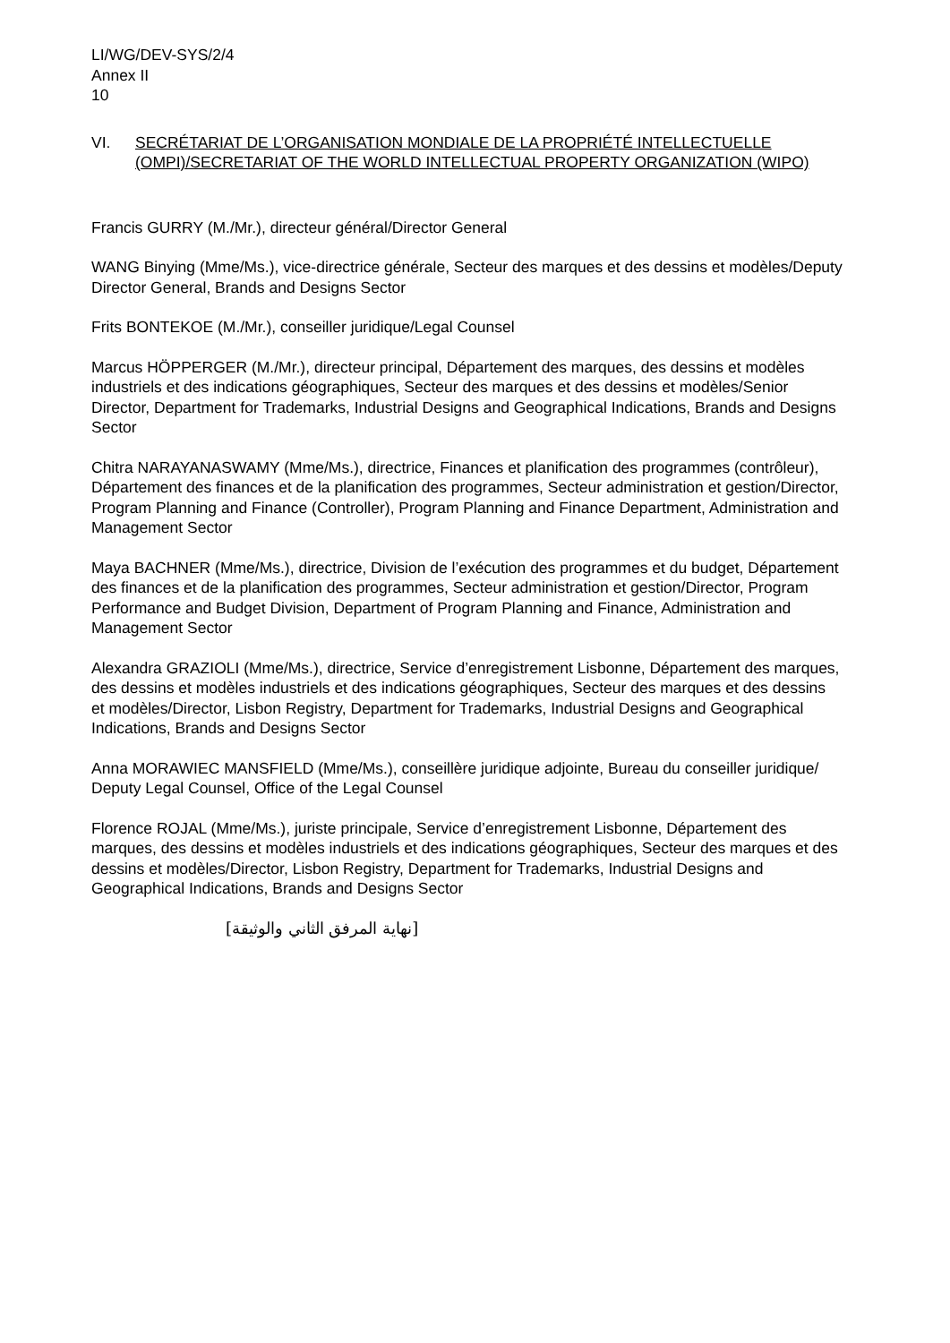LI/WG/DEV-SYS/2/4
Annex II
10
VI. SECRÉTARIAT DE L’ORGANISATION MONDIALE DE LA PROPRIÉTÉ INTELLECTUELLE (OMPI)/SECRETARIAT OF THE WORLD INTELLECTUAL PROPERTY ORGANIZATION (WIPO)
Francis GURRY (M./Mr.), directeur général/Director General
WANG Binying (Mme/Ms.), vice-directrice générale, Secteur des marques et des dessins et modèles/Deputy Director General, Brands and Designs Sector
Frits BONTEKOE (M./Mr.), conseiller juridique/Legal Counsel
Marcus HÖPPERGER (M./Mr.), directeur principal, Département des marques, des dessins et modèles industriels et des indications géographiques, Secteur des marques et des dessins et modèles/Senior Director, Department for Trademarks, Industrial Designs and Geographical Indications, Brands and Designs Sector
Chitra NARAYANASWAMY (Mme/Ms.), directrice, Finances et planification des programmes (contrôleur), Département des finances et de la planification des programmes, Secteur administration et gestion/Director, Program Planning and Finance (Controller), Program Planning and Finance Department, Administration and Management Sector
Maya BACHNER (Mme/Ms.), directrice, Division de l’exécution des programmes et du budget, Département des finances et de la planification des programmes, Secteur administration et gestion/Director, Program Performance and Budget Division, Department of Program Planning and Finance, Administration and Management Sector
Alexandra GRAZIOLI (Mme/Ms.), directrice, Service d’enregistrement Lisbonne, Département des marques, des dessins et modèles industriels et des indications géographiques, Secteur des marques et des dessins et modèles/Director, Lisbon Registry, Department for Trademarks, Industrial Designs and Geographical Indications, Brands and Designs Sector
Anna MORAWIEC MANSFIELD (Mme/Ms.), conseillère juridique adjointe, Bureau du conseiller juridique/ Deputy Legal Counsel, Office of the Legal Counsel
Florence ROJAL (Mme/Ms.), juriste principale, Service d’enregistrement Lisbonne, Département des marques, des dessins et modèles industriels et des indications géographiques, Secteur des marques et des dessins et modèles/Director, Lisbon Registry, Department for Trademarks, Industrial Designs and Geographical Indications, Brands and Designs Sector
[نهاية المرفق الثاني والوثيقة]